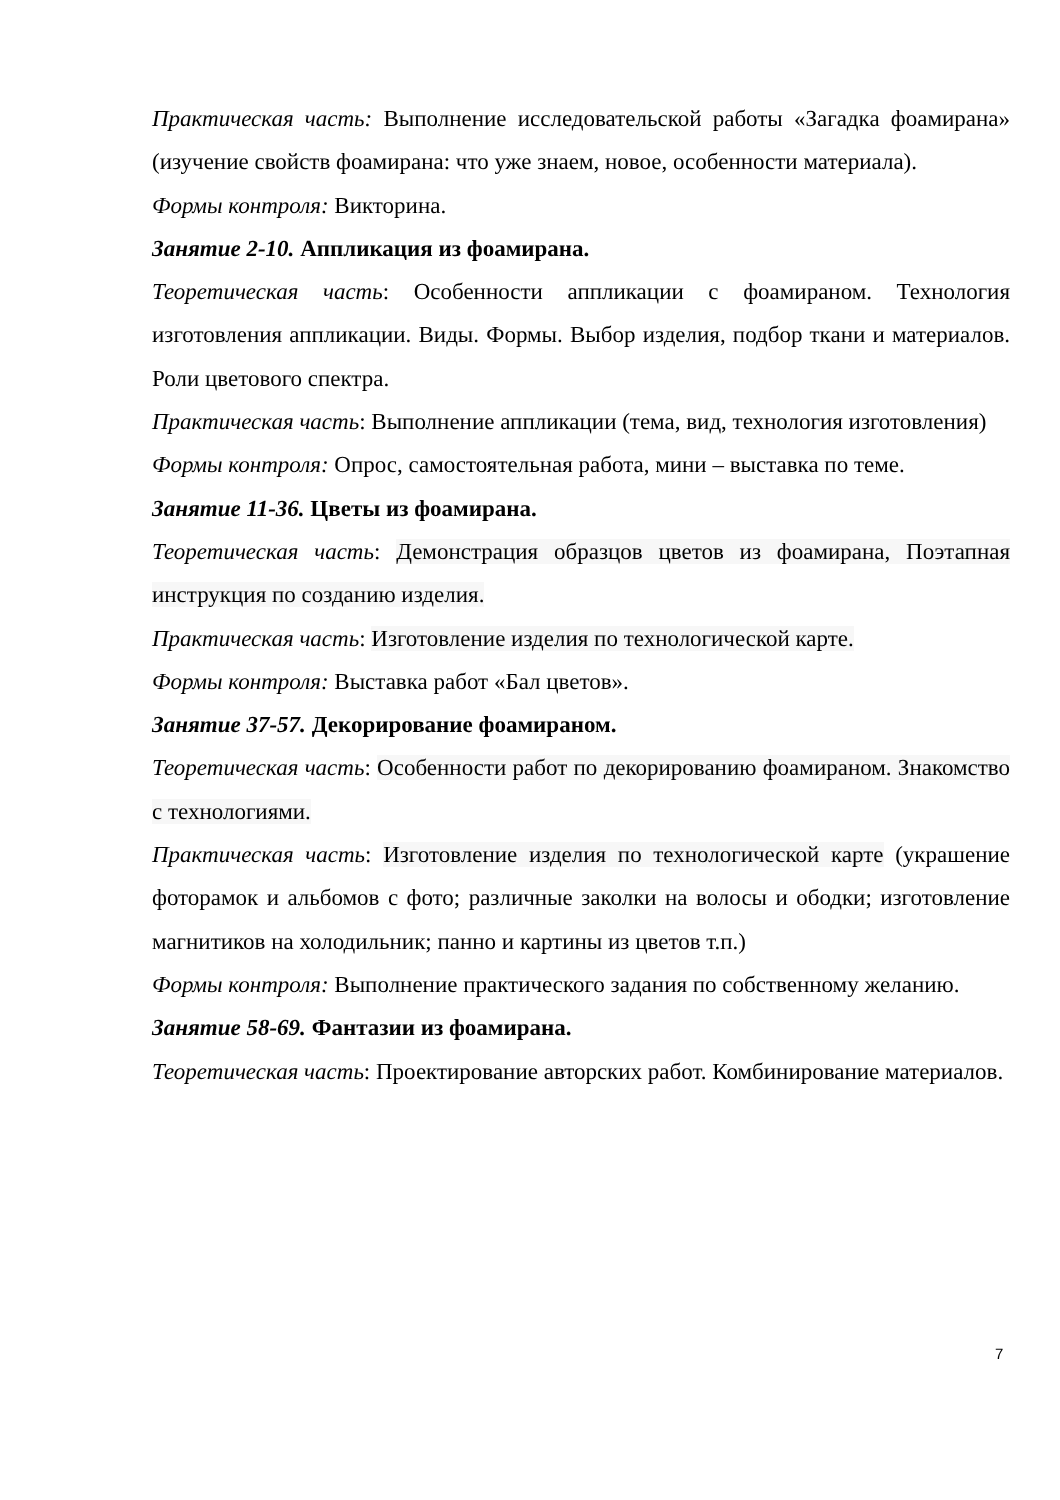Практическая часть: Выполнение исследовательской работы «Загадка фоамирана» (изучение свойств фоамирана: что уже знаем, новое, особенности материала).
Формы контроля: Викторина.
Занятие 2-10. Аппликация из фоамирана.
Теоретическая часть: Особенности аппликации с фоамираном. Технология изготовления аппликации. Виды. Формы. Выбор изделия, подбор ткани и материалов. Роли цветового спектра.
Практическая часть: Выполнение аппликации (тема, вид, технология изготовления)
Формы контроля: Опрос, самостоятельная работа, мини – выставка по теме.
Занятие 11-36. Цветы из фоамирана.
Теоретическая часть: Демонстрация образцов цветов из фоамирана, Поэтапная инструкция по созданию изделия.
Практическая часть: Изготовление изделия по технологической карте.
Формы контроля: Выставка работ «Бал цветов».
Занятие 37-57. Декорирование фоамираном.
Теоретическая часть: Особенности работ по декорированию фоамираном. Знакомство с технологиями.
Практическая часть: Изготовление изделия по технологической карте (украшение фоторамок и альбомов с фото; различные заколки на волосы и ободки; изготовление магнитиков на холодильник; панно и картины из цветов т.п.)
Формы контроля: Выполнение практического задания по собственному желанию.
Занятие 58-69. Фантазии из фоамирана.
Теоретическая часть: Проектирование авторских работ. Комбинирование материалов.
7